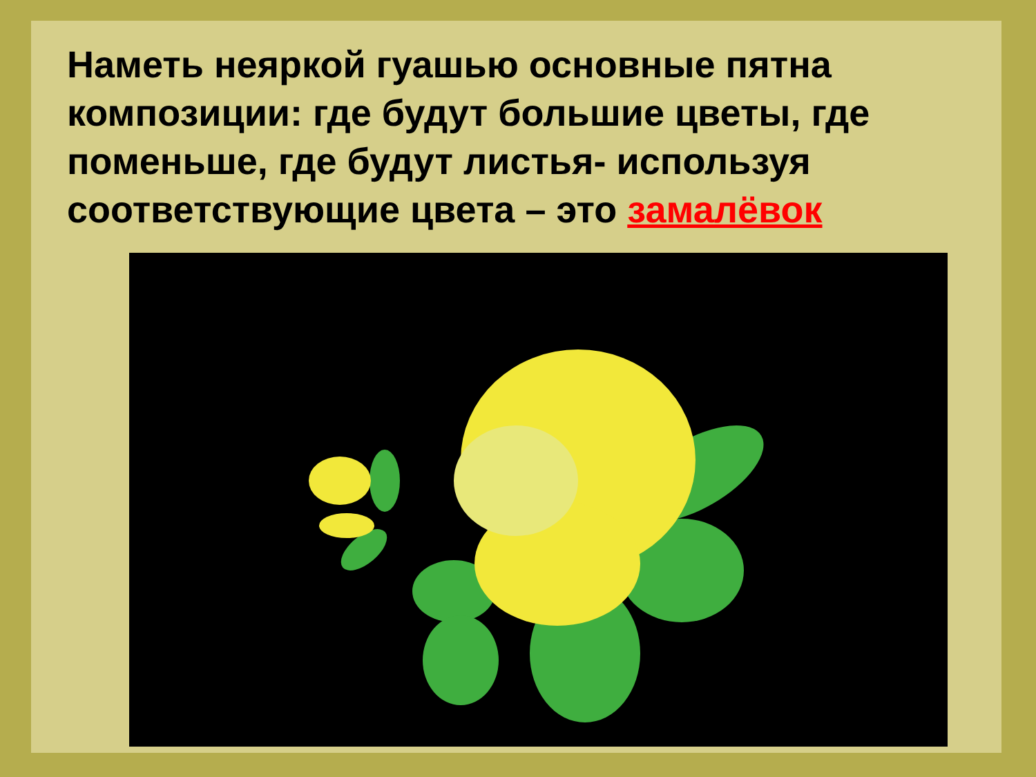Наметь неяркой гуашью основные пятна композиции: где будут большие цветы, где поменьше, где будут листья- используя соответствующие цвета – это замалёвок